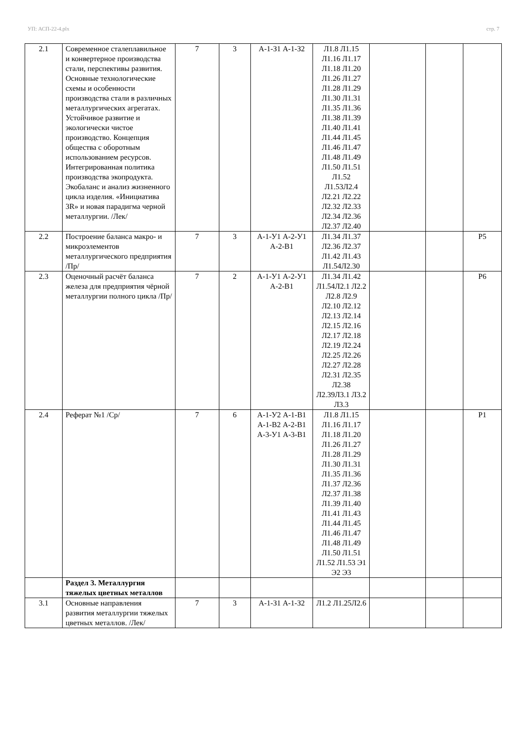УП: АСП-22-4.plx стр. 7
| 2.1 | Современное сталеплавильное и конвертерное производства стали, перспективы развития. Основные технологические схемы и особенности производства стали в различных металлургических агрегатах. Устойчивое развитие и экологически чистое производство. Концепция общества с оборотным использованием ресурсов. Интегрированная политика производства экопродукта. Экобаланс и анализ жизненного цикла изделия. «Инициатива 3R» и новая парадигма черной металлургии. /Лек/ | 7 | 3 | А-1-З1 А-1-З2 | Л1.8 Л1.15 Л1.16 Л1.17 Л1.18 Л1.20 Л1.26 Л1.27 Л1.28 Л1.29 Л1.30 Л1.31 Л1.35 Л1.36 Л1.38 Л1.39 Л1.40 Л1.41 Л1.44 Л1.45 Л1.46 Л1.47 Л1.48 Л1.49 Л1.50 Л1.51 Л1.52 Л1.53Л2.4 Л2.21 Л2.22 Л2.32 Л2.33 Л2.34 Л2.36 Л2.37 Л2.40 | | | |
| 2.2 | Построение баланса макро- и микроэлементов металлургического предприятия /Пр/ | 7 | 3 | А-1-У1 А-2-У1 А-2-В1 | Л1.34 Л1.37 Л2.36 Л2.37 Л1.42 Л1.43 Л1.54Л2.30 | | | Р5 |
| 2.3 | Оценочный расчёт баланса железа для предприятия чёрной металлургии полного цикла /Пр/ | 7 | 2 | А-1-У1 А-2-У1 А-2-В1 | Л1.34 Л1.42 Л1.54Л2.1 Л2.2 Л2.8 Л2.9 Л2.10 Л2.12 Л2.13 Л2.14 Л2.15 Л2.16 Л2.17 Л2.18 Л2.19 Л2.24 Л2.25 Л2.26 Л2.27 Л2.28 Л2.31 Л2.35 Л2.38 Л2.39Л3.1 Л3.2 Л3.3 | | | Р6 |
| 2.4 | Реферат №1 /Ср/ | 7 | 6 | А-1-У2 А-1-В1 А-1-В2 А-2-В1 А-3-У1 А-3-В1 | Л1.8 Л1.15 Л1.16 Л1.17 Л1.18 Л1.20 Л1.26 Л1.27 Л1.28 Л1.29 Л1.30 Л1.31 Л1.35 Л1.36 Л1.37 Л2.36 Л2.37 Л1.38 Л1.39 Л1.40 Л1.41 Л1.43 Л1.44 Л1.45 Л1.46 Л1.47 Л1.48 Л1.49 Л1.50 Л1.51 Л1.52 Л1.53 Э1 Э2 Э3 | | | Р1 |
| | Раздел 3. Металлургия тяжелых цветных металлов | | | | | | | |
| 3.1 | Основные направления развития металлургии тяжелых цветных металлов. /Лек/ | 7 | 3 | А-1-З1 А-1-З2 | Л1.2 Л1.25Л2.6 | | | |